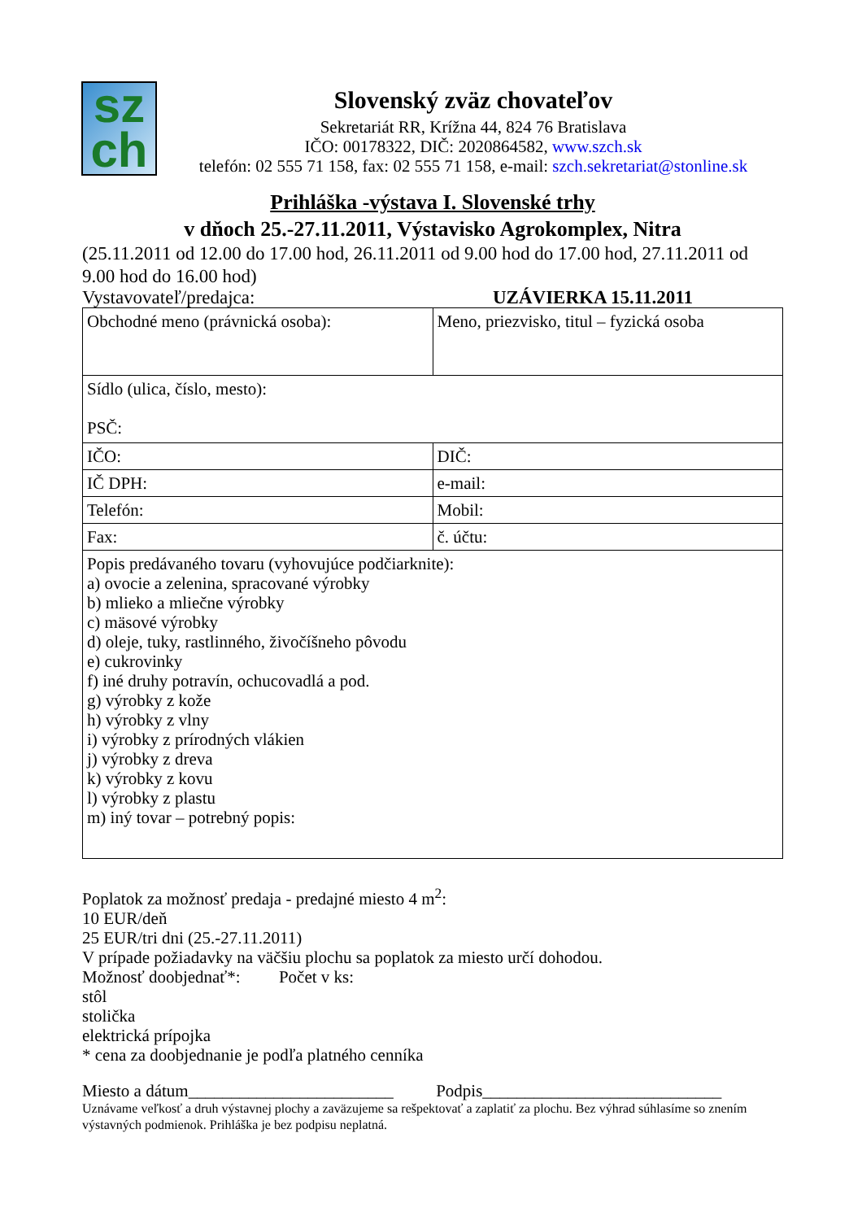sz
ch
Slovenský zväz chovateľov
Sekretariát RR, Krížna 44, 824 76 Bratislava
IČO: 00178322, DIČ: 2020864582, www.szch.sk
telefón: 02 555 71 158, fax: 02 555 71 158, e-mail: szch.sekretariat@stonline.sk
Prihláška -výstava I. Slovenské trhy
v dňoch 25.-27.11.2011, Výstavisko Agrokomplex, Nitra
(25.11.2011 od 12.00 do 17.00 hod, 26.11.2011 od 9.00 hod do 17.00 hod, 27.11.2011 od 9.00 hod do 16.00 hod)
Vystavovateľ/predajca: UZÁVIERKA 15.11.2011
| Obchodné meno (právnická osoba): | Meno, priezvisko, titul – fyzická osoba |
| Sídlo (ulica, číslo, mesto): PSČ: | |
| IČO: | DIČ: |
| IČ DPH: | e-mail: |
| Telefón: | Mobil: |
| Fax: | č. účtu: |
| Popis predávaného tovaru (vyhovujúce podčiarknite): a) ovocie a zelenina, spracované výrobky b) mlieko a mliečne výrobky c) mäsové výrobky d) oleje, tuky, rastlinného, živočíšneho pôvodu e) cukrovinky f) iné druhy potravín, ochucovadlá a pod. g) výrobky z kože h) výrobky z vlny i) výrobky z prírodných vlákien j) výrobky z dreva k) výrobky z kovu l) výrobky z plastu m) iný tovar – potrebný popis: | |
Poplatok za možnosť predaja - predajné miesto 4 m<sup>2</sup>:
10 EUR/deň
25 EUR/tri dni (25.-27.11.2011)
V prípade požiadavky na väčšiu plochu sa poplatok za miesto určí dohodou.
Možnosť doobjednať*: Počet v ks:
stôl
stolička
elektrická prípojka
* cena za doobjednanie je podľa platného cenníka
Miesto a dátum________________________ Podpis____________________________
Uznávame veľkosť a druh výstavnej plochy a zaväzujeme sa rešpektovať a zaplatiť za plochu. Bez výhrad súhlasíme so znením výstavných podmienok. Prihláška je bez podpisu neplatná.